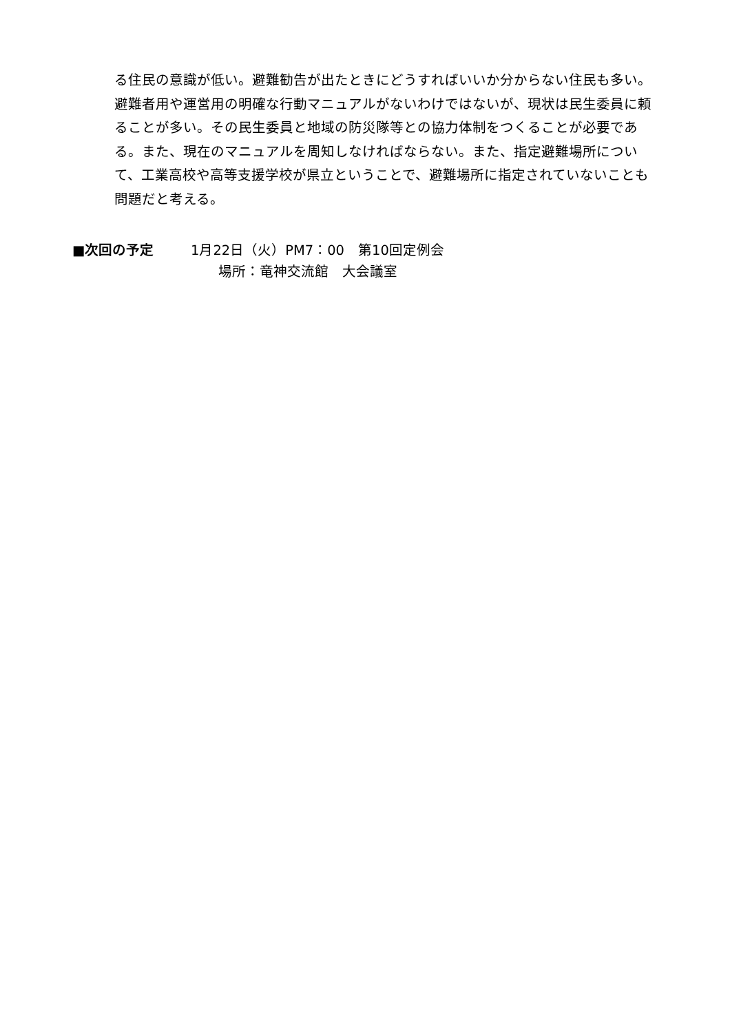る住民の意識が低い。避難勧告が出たときにどうすればいいか分からない住民も多い。避難者用や運営用の明確な行動マニュアルがないわけではないが、現状は民生委員に頼ることが多い。その民生委員と地域の防災隊等との協力体制をつくることが必要である。また、現在のマニュアルを周知しなければならない。また、指定避難場所について、工業高校や高等支援学校が県立ということで、避難場所に指定されていないことも問題だと考える。
■次回の予定 1月22日（火）PM7：00　第10回定例会
場所：竜神交流館　大会議室